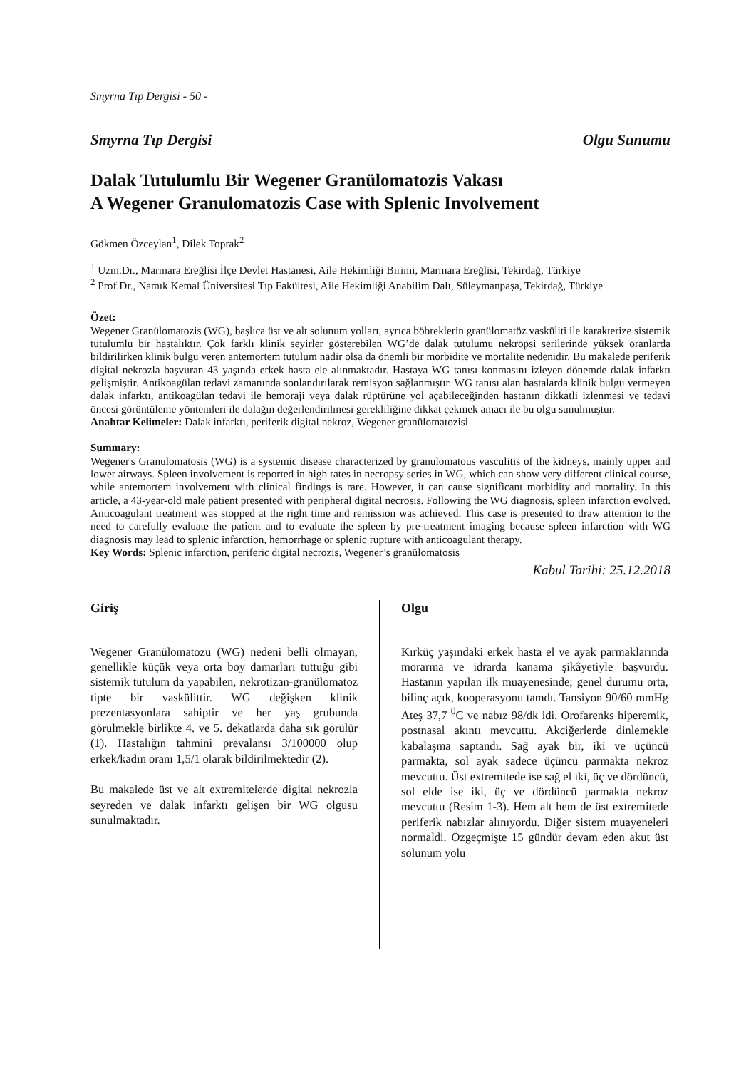Smyrna Tıp Dergisi - 50 -
Smyrna Tıp Dergisi Olgu Sunumu
Dalak Tutulumlu Bir Wegener Granülomatozis Vakası
A Wegener Granulomatozis Case with Splenic Involvement
Gökmen Özceylan<sup>1</sup>, Dilek Toprak<sup>2</sup>
<sup>1</sup> Uzm.Dr., Marmara Ereğlisi İlçe Devlet Hastanesi, Aile Hekimliği Birimi, Marmara Ereğlisi, Tekirdağ, Türkiye
<sup>2</sup> Prof.Dr., Namık Kemal Üniversitesi Tıp Fakültesi, Aile Hekimliği Anabilim Dalı, Süleymanpaşa, Tekirdağ, Türkiye
Özet:
Wegener Granülomatozis (WG), başlıca üst ve alt solunum yolları, ayrıca böbreklerin granülomatöz vasküliti ile karakterize sistemik tutulumlu bir hastalıktır. Çok farklı klinik seyirler gösterebilen WG’de dalak tutulumu nekropsi serilerinde yüksek oranlarda bildirilirken klinik bulgu veren antemortem tutulum nadir olsa da önemli bir morbidite ve mortalite nedenidir. Bu makalede periferik digital nekrozla başvuran 43 yaşında erkek hasta ele alınmaktadır. Hastaya WG tanısı konmasını izleyen dönemde dalak infarktı gelişmiştir. Antikoagülan tedavi zamanında sonlandırılarak remisyon sağlanmıştır. WG tanısı alan hastalarda klinik bulgu vermeyen dalak infarktı, antikoagülan tedavi ile hemoraji veya dalak rüptürüne yol açabileceğinden hastanın dikkatli izlenmesi ve tedavi öncesi görüntüleme yöntemleri ile dalağın değerlendirilmesi gerekliliğine dikkat çekmek amacı ile bu olgu sunulmuştur.
Anahtar Kelimeler: Dalak infarktı, periferik digital nekroz, Wegener granülomatozisi
Summary:
Wegener's Granulomatosis (WG) is a systemic disease characterized by granulomatous vasculitis of the kidneys, mainly upper and lower airways. Spleen involvement is reported in high rates in necropsy series in WG, which can show very different clinical course, while antemortem involvement with clinical findings is rare. However, it can cause significant morbidity and mortality. In this article, a 43-year-old male patient presented with peripheral digital necrosis. Following the WG diagnosis, spleen infarction evolved. Anticoagulant treatment was stopped at the right time and remission was achieved. This case is presented to draw attention to the need to carefully evaluate the patient and to evaluate the spleen by pre-treatment imaging because spleen infarction with WG diagnosis may lead to splenic infarction, hemorrhage or splenic rupture with anticoagulant therapy.
Key Words: Splenic infarction, periferic digital necrozis, Wegener’s granülomatosis
Kabul Tarihi: 25.12.2018
Giriş
Wegener Granülomatozu (WG) nedeni belli olmayan, genellikle küçük veya orta boy damarları tuttuğu gibi sistemik tutulum da yapabilen, nekrotizan-granülomatoz tipte bir vaskülittir. WG değişken klinik prezentasyonlara sahiptir ve her yaş grubunda görülmekle birlikte 4. ve 5. dekatlarda daha sık görülür (1). Hastalığın tahmini prevalansı 3/100000 olup erkek/kadın oranı 1,5/1 olarak bildirilmektedir (2).
Bu makalede üst ve alt extremitelerde digital nekrozla seyreden ve dalak infarktı gelişen bir WG olgusu sunulmaktadır.
Olgu
Kırküç yaşındaki erkek hasta el ve ayak parmaklarında morarma ve idrarda kanama şikâyetiyle başvurdu. Hastanın yapılan ilk muayenesinde; genel durumu orta, bilinç açık, kooperasyonu tamdı. Tansiyon 90/60 mmHg Ateş 37,7 <sup>0</sup>C ve nabız 98/dk idi. Orofarenks hiperemik, postnasal akıntı mevcuttu. Akciğerlerde dinlemekle kabalaşma saptandı. Sağ ayak bir, iki ve üçüncü parmakta, sol ayak sadece üçüncü parmakta nekroz mevcuttu. Üst extremitede ise sağ el iki, üç ve dördüncü, sol elde ise iki, üç ve dördüncü parmakta nekroz mevcuttu (Resim 1-3). Hem alt hem de üst extremitede periferik nabızlar alınıyordu. Diğer sistem muayeneleri normaldi. Özgeçmişte 15 gündür devam eden akut üst solunum yolu